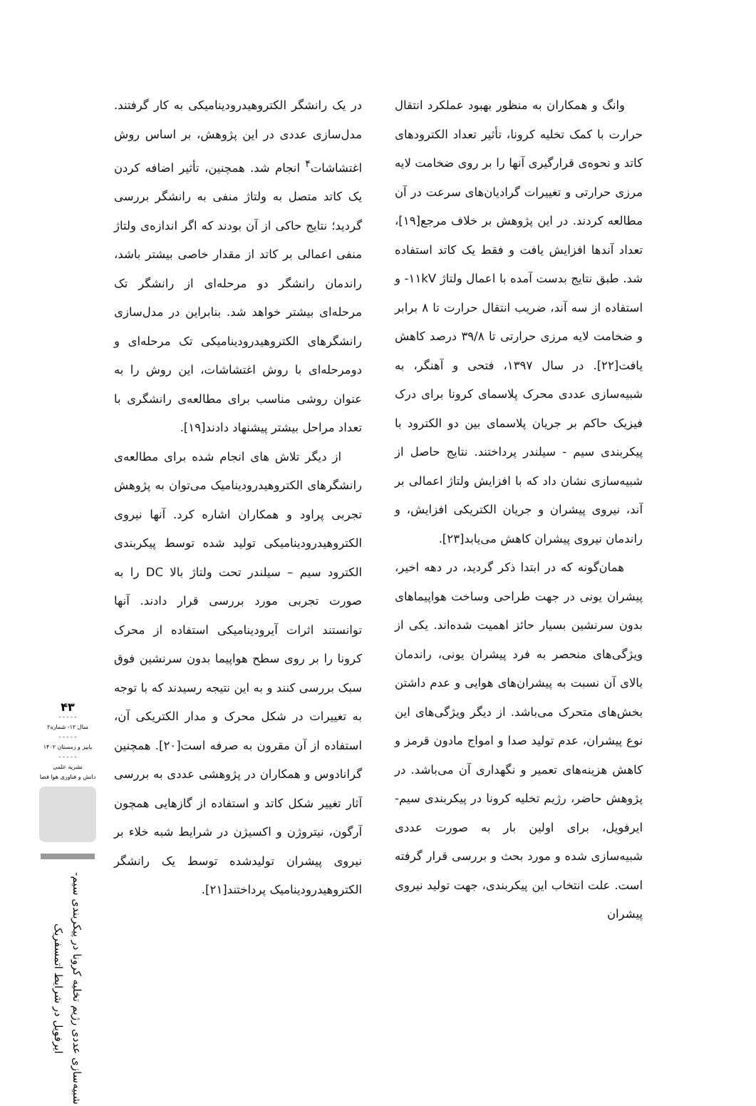در یک رانشگر الکتروهیدرودینامیکی به کار گرفتند. مدل‌سازی عددی در این پژوهش، بر اساس روش اغتشاشات<sup>۴</sup> انجام شد. همچنین، تأثیر اضافه کردن یک کاتد متصل به ولتاژ منفی به رانشگر بررسی گردید؛ نتایج حاکی از آن بودند که اگر اندازه‌ی ولتاژ منفی اعمالی بر کاتد از مقدار خاصی بیشتر باشد، راندمان رانشگر دو مرحله‌ای از رانشگر تک مرحله‌ای بیشتر خواهد شد. بنابراین در مدل‌سازی رانشگرهای الکتروهیدرودینامیکی تک مرحله‌ای و دومرحله‌ای با روش اغتشاشات، این روش را به عنوان روشی مناسب برای مطالعه‌ی رانشگری با تعداد مراحل بیشتر پیشنهاد دادند[۱۹].
از دیگر تلاش های انجام شده برای مطالعه‌ی رانشگرهای الکتروهیدرودینامیک می‌توان به پژوهش تجربی پراود و همکاران اشاره کرد. آنها نیروی الکتروهیدرودینامیکی تولید شده توسط پیکربندی الکترود سیم – سیلندر تحت ولتاژ بالا DC را به صورت تجربی مورد بررسی قرار دادند. آنها توانستند اثرات آیرودینامیکی استفاده از محرک کرونا را بر روی سطح هواپیما بدون سرنشین فوق سبک بررسی کنند و به این نتیجه رسیدند که با توجه به تغییرات در شکل محرک و مدار الکتریکی آن، استفاده از آن مقرون به صرفه است[۲۰]. همچنین گرانادوس و همکاران در پژوهشی عددی به بررسی آثار تغییر شکل کاتد و استفاده از گازهایی همچون آرگون، نیتروژن و اکسیژن در شرایط شبه خلاء بر نیروی پیشران تولیدشده توسط یک رانشگر الکتروهیدرودینامیک پرداختند[۲۱].
وانگ و همکاران به منظور بهبود عملکرد انتقال حرارت با کمک تخلیه کرونا، تأثیر تعداد الکترودهای کاتد و نحوه‌ی قرارگیری آنها را بر روی ضخامت لایه مرزی حرارتی و تغییرات گرادیان‌های سرعت در آن مطالعه کردند. در این پژوهش بر خلاف مرجع[۱۹]، تعداد آندها افزایش یافت و فقط یک کاتد استفاده شد. طبق نتایج بدست آمده با اعمال ولتاژ ۱۱kV- و استفاده از سه آند، ضریب انتقال حرارت تا ۸ برابر و ضخامت لایه مرزی حرارتی تا ۳۹/۸ درصد کاهش یافت[۲۲]. در سال ۱۳۹۷، فتحی و آهنگر، به شبیه‌سازی عددی محرک پلاسمای کرونا برای درک فیزیک حاکم بر جریان پلاسمای بین دو الکترود با پیکربندی سیم - سیلندر پرداختند. نتایج حاصل از شبیه‌سازی نشان داد که با افزایش ولتاژ اعمالی بر آند، نیروی پیشران و جریان الکتریکی افزایش، و راندمان نیروی پیشران کاهش می‌یابد[۲۳].
همان‌گونه که در ابتدا ذکر گردید، در دهه اخیر، پیشران یونی در جهت طراحی وساخت هواپیماهای بدون سرنشین بسیار حائز اهمیت شده‌اند. یکی از ویژگی‌های منحصر به فرد پیشران یونی، راندمان بالای آن نسبت به پیشران‌های هوایی و عدم داشتن بخش‌های متحرک می‌باشد. از دیگر ویژگی‌های این نوع پیشران، عدم تولید صدا و امواج مادون قرمز و کاهش هزینه‌های تعمیر و نگهداری آن می‌باشد. در پژوهش حاضر، رژیم تخلیه کرونا در پیکربندی سیم- ایرفویل، برای اولین بار به صورت عددی شبیه‌سازی شده و مورد بحث و بررسی قرار گرفته است. علت انتخاب این پیکربندی، جهت تولید نیروی پیشران
۴۳
- - - - -
سال ۱۲- شماره۲
- - - - -
پاییز و زمستان ۱۴۰۲
- - - - -
نشریه علمی
دانش و فناوری هوا فضا
شبیه‌سازی عددی رژیم تخلیه کرونا در پیکربندی سیم-ایرفویل در شرایط اتمسفریک